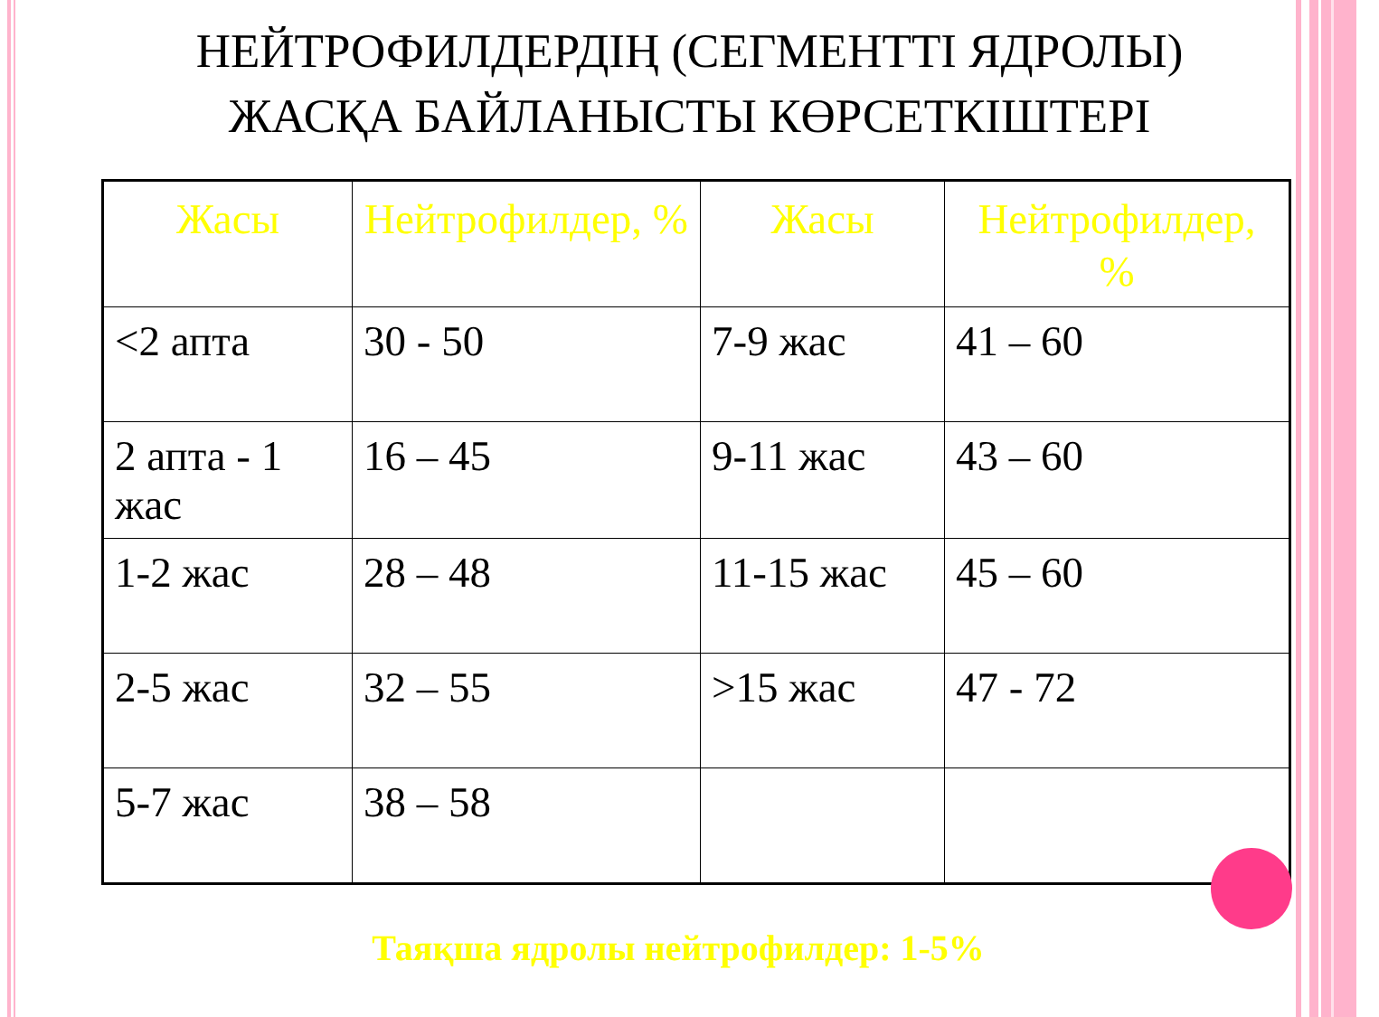НЕЙТРОФИЛДЕРДІҢ (СЕГМЕНТТІ ЯДРОЛЫ)
ЖАСҚА БАЙЛАНЫСТЫ КӨРСЕТКІШТЕРІ
| Жасы | Нейтрофилдер, % | Жасы | Нейтрофилдер, % |
| --- | --- | --- | --- |
| <2 апта | 30 - 50 | 7-9 жас | 41 – 60 |
| 2 апта - 1 жас | 16 – 45 | 9-11 жас | 43 – 60 |
| 1-2 жас | 28 – 48 | 11-15 жас | 45 – 60 |
| 2-5 жас | 32 – 55 | >15 жас | 47 - 72 |
| 5-7 жас | 38 – 58 | | |
Таяқша ядролы нейтрофилдер: 1-5%